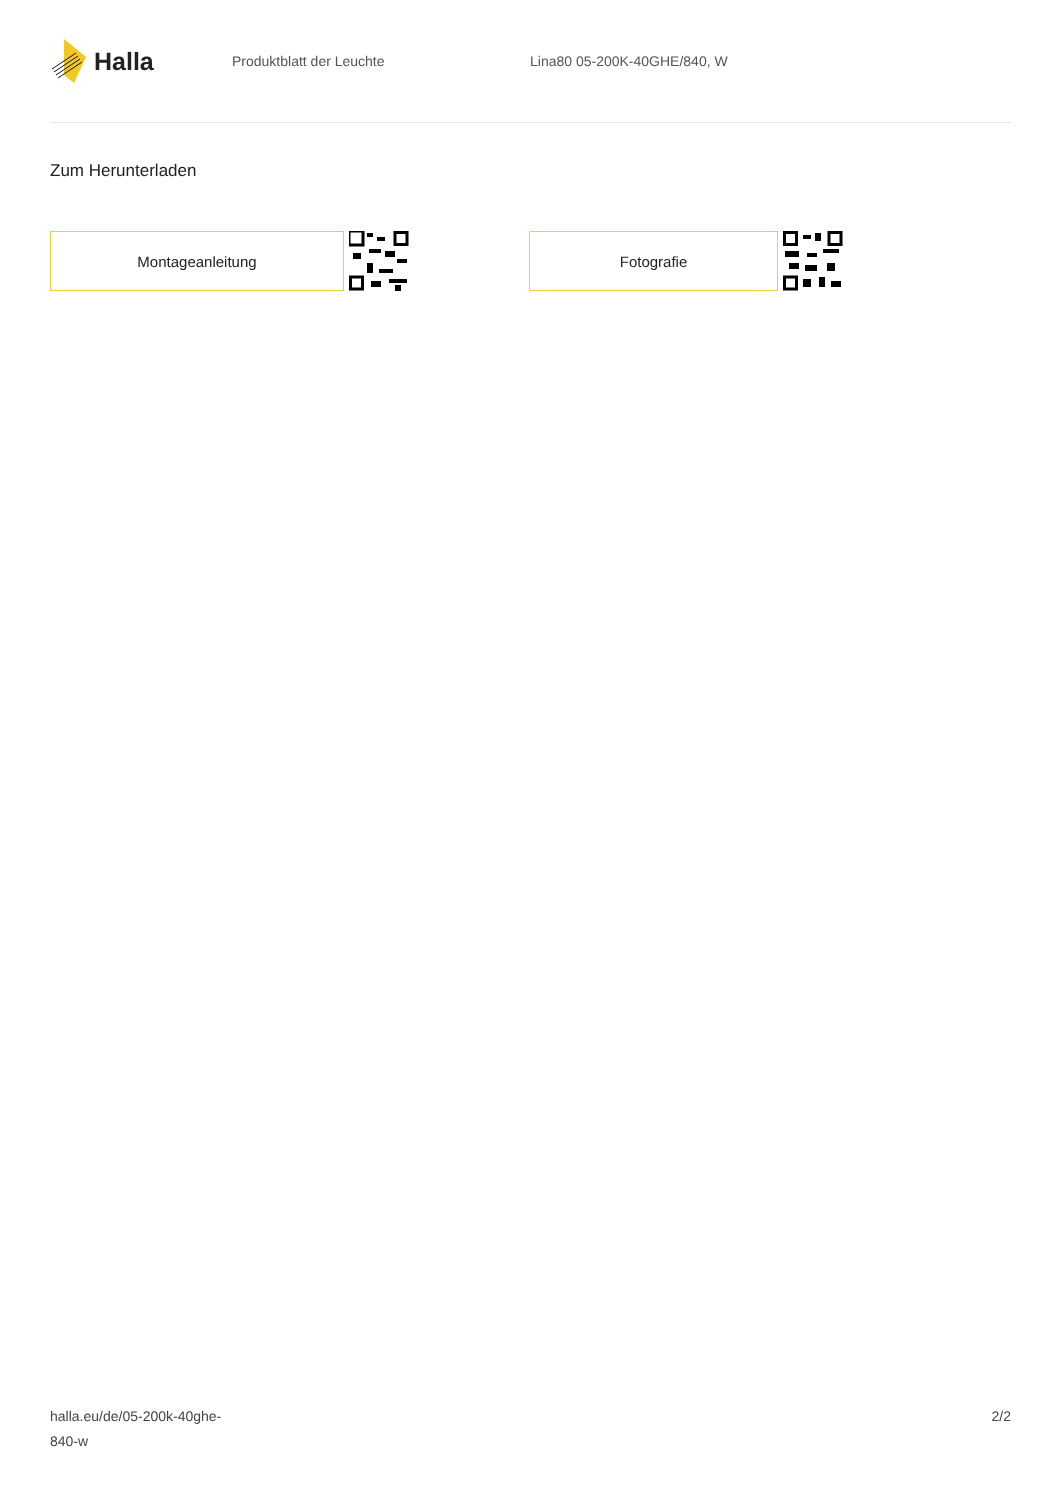Halla
Produktblatt der Leuchte Lina80 05-200K-40GHE/840, W
Zum Herunterladen
Montageanleitung Fotografie
halla.eu/de/05-200k-40ghe-
840-w
2/2